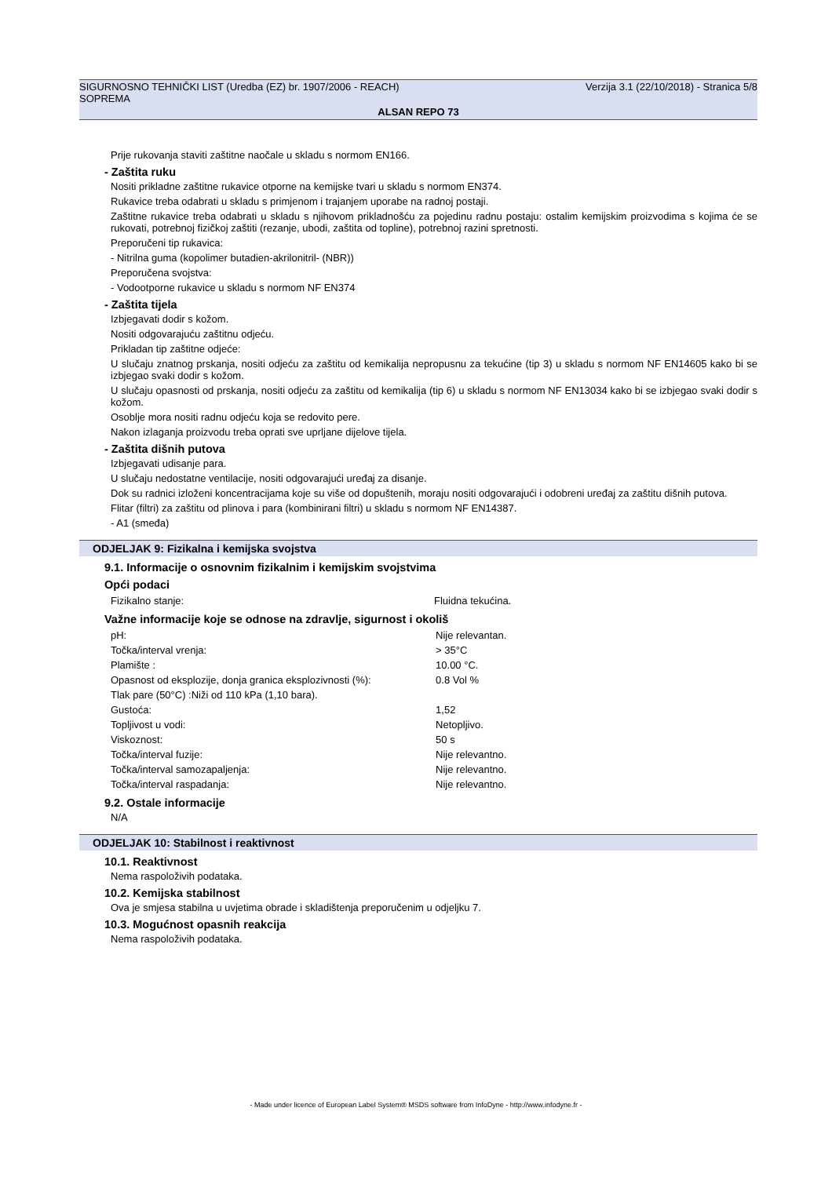SIGURNOSNO TEHNIČKI LIST (Uredba (EZ) br. 1907/2006 - REACH) Verzija 3.1 (22/10/2018) - Stranica 5/8
SOPREMA
ALSAN REPO 73
Prije rukovanja staviti zaštitne naočale u skladu s normom EN166.
- Zaštita ruku
Nositi prikladne zaštitne rukavice otporne na kemijske tvari u skladu s normom EN374.
Rukavice treba odabrati u skladu s primjenom i trajanjem uporabe na radnoj postaji.
Zaštitne rukavice treba odabrati u skladu s njihovom prikladnošću za pojedinu radnu postaju: ostalim kemijskim proizvodima s kojima će se rukovati, potrebnoj fizičkoj zaštiti (rezanje, ubodi, zaštita od topline), potrebnoj razini spretnosti.
Preporučeni tip rukavica:
- Nitrilna guma (kopolimer butadien-akrilonitril- (NBR))
Preporučena svojstva:
- Vodootporne rukavice u skladu s normom NF EN374
- Zaštita tijela
Izbjegavati dodir s kožom.
Nositi odgovarajuću zaštitnu odjeću.
Prikladan tip zaštitne odjeće:
U slučaju znatnog prskanja, nositi odjeću za zaštitu od kemikalija nepropusnu za tekućine (tip 3) u skladu s normom NF EN14605 kako bi se izbjegao svaki dodir s kožom.
U slučaju opasnosti od prskanja, nositi odjeću za zaštitu od kemikalija (tip 6) u skladu s normom NF EN13034 kako bi se izbjegao svaki dodir s kožom.
Osoblje mora nositi radnu odjeću koja se redovito pere.
Nakon izlaganja proizvodu treba oprati sve uprljane dijelove tijela.
- Zaštita dišnih putova
Izbjegavati udisanje para.
U slučaju nedostatne ventilacije, nositi odgovarajući uređaj za disanje.
Dok su radnici izloženi koncentracijama koje su više od dopuštenih, moraju nositi odgovarajući i odobreni uređaj za zaštitu dišnih putova.
Flitar (filtri) za zaštitu od plinova i para (kombinirani filtri) u skladu s normom NF EN14387.
- A1 (smeđa)
ODJELJAK 9: Fizikalna i kemijska svojstva
9.1. Informacije o osnovnim fizikalnim i kemijskim svojstvima
Opći podaci
| Fizikalno stanje: | Fluidna tekućina. |
Važne informacije koje se odnose na zdravlje, sigurnost i okoliš
| pH: | Nije relevantan. |
| Točka/interval vrenja: | > 35°C |
| Plamište : | 10.00 °C. |
| Opasnost od eksplozije, donja granica eksplozivnosti (%): | 0.8 Vol % |
| Tlak pare (50°C) :Niži od 110 kPa (1,10 bara). | |
| Gustoća: | 1,52 |
| Topljivost u vodi: | Netopljivo. |
| Viskoznost: | 50 s |
| Točka/interval fuzije: | Nije relevantno. |
| Točka/interval samozapaljenja: | Nije relevantno. |
| Točka/interval raspadanja: | Nije relevantno. |
9.2. Ostale informacije
N/A
ODJELJAK 10: Stabilnost i reaktivnost
10.1. Reaktivnost
Nema raspoloživih podataka.
10.2. Kemijska stabilnost
Ova je smjesa stabilna u uvjetima obrade i skladištenja preporučenim u odjeljku 7.
10.3. Mogućnost opasnih reakcija
Nema raspoloživih podataka.
- Made under licence of European Label System® MSDS software from InfoDyne - http://www.infodyne.fr -